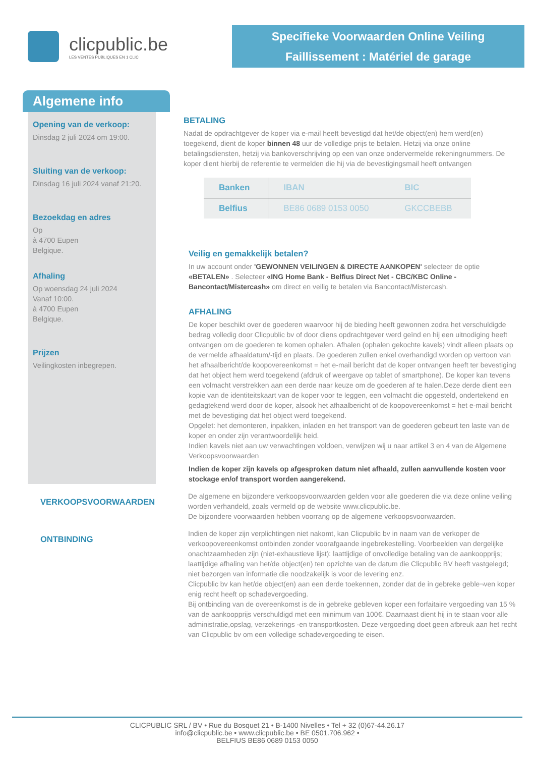clicpublic.be
LES VENTES PUBLIQUES EN 1 CLIC
Specifieke Voorwaarden Online Veiling
Faillissement : Matériel de garage
Algemene info
Opening van de verkoop:
Dinsdag 2 juli 2024 om 19:00.
Sluiting van de verkoop:
Dinsdag 16 juli 2024 vanaf 21:20.
Bezoekdag en adres
Op
à 4700 Eupen
Belgique.
Afhaling
Op woensdag 24 juli 2024
Vanaf 10:00.
à 4700 Eupen
Belgique.
Prijzen
Veilingkosten inbegrepen.
BETALING
Nadat de opdrachtgever de koper via e-mail heeft bevestigd dat het/de object(en) hem werd(en) toegekend, dient de koper binnen 48 uur de volledige prijs te betalen. Hetzij via onze online betalingsdiensten, hetzij via bankoverschrijving op een van onze ondervermelde rekeningnummers. De koper dient hierbij de referentie te vermelden die hij via de bevestigingsmail heeft ontvangen
| Banken | IBAN | BIC |
| --- | --- | --- |
| Belfius | BE86 0689 0153 0050 | GKCCBEBB |
Veilig en gemakkelijk betalen?
In uw account onder 'GEWONNEN VEILINGEN & DIRECTE AANKOPEN' selecteer de optie «BETALEN» . Selecteer «ING Home Bank - Belfius Direct Net - CBC/KBC Online - Bancontact/Mistercash» om direct en veilig te betalen via Bancontact/Mistercash.
AFHALING
De koper beschikt over de goederen waarvoor hij de bieding heeft gewonnen zodra het verschuldigde bedrag volledig door Clicpublic bv of door diens opdrachtgever werd geïnd en hij een uitnodiging heeft ontvangen om de goederen te komen ophalen. Afhalen (ophalen gekochte kavels) vindt alleen plaats op de vermelde afhaaldatum/-tijd en plaats. De goederen zullen enkel overhandigd worden op vertoon van het afhaalbericht/de koopovereenkomst = het e-mail bericht dat de koper ontvangen heeft ter bevestiging dat het object hem werd toegekend (afdruk of weergave op tablet of smartphone). De koper kan tevens een volmacht verstrekken aan een derde naar keuze om de goederen af te halen.Deze derde dient een kopie van de identiteitskaart van de koper voor te leggen, een volmacht die opgesteld, ondertekend en gedagtekend werd door de koper, alsook het afhaalbericht of de koopovereenkomst = het e-mail bericht met de bevestiging dat het object werd toegekend.
Opgelet: het demonteren, inpakken, inladen en het transport van de goederen gebeurt ten laste van de koper en onder zijn verantwoordelijk heid.
Indien kavels niet aan uw verwachtingen voldoen, verwijzen wij u naar artikel 3 en 4 van de Algemene Verkoopsvoorwaarden
Indien de koper zijn kavels op afgesproken datum niet afhaald, zullen aanvullende kosten voor stockage en/of transport worden aangerekend.
VERKOOPSVOORWAARDEN
De algemene en bijzondere verkoopsvoorwaarden gelden voor alle goederen die via deze online veiling worden verhandeld, zoals vermeld op de website www.clicpublic.be.
De bijzondere voorwaarden hebben voorrang op de algemene verkoopsvoorwaarden.
ONTBINDING
Indien de koper zijn verplichtingen niet nakomt, kan Clicpublic bv in naam van de verkoper de verkoopovereenkomst ontbinden zonder voorafgaande ingebrekestelling. Voorbeelden van dergelijke onachtzaamheden zijn (niet-exhaustieve lijst): laattijdige of onvolledige betaling van de aankoopprijs; laattijdige afhaling van het/de object(en) ten opzichte van de datum die Clicpublic BV heeft vastgelegd; niet bezorgen van informatie die noodzakelijk is voor de levering enz.
Clicpublic bv kan het/de object(en) aan een derde toekennen, zonder dat de in gebreke geble¬ven koper enig recht heeft op schadevergoeding.
Bij ontbinding van de overeenkomst is de in gebreke gebleven koper een forfaitaire vergoeding van 15 % van de aankoopprijs verschuldigd met een minimum van 100€. Daarnaast dient hij in te staan voor alle administratie,opslag, verzekerings -en transportkosten. Deze vergoeding doet geen afbreuk aan het recht van Clicpublic bv om een volledige schadevergoeding te eisen.
CLICPUBLIC SRL / BV • Rue du Bosquet 21 • B-1400 Nivelles • Tel + 32 (0)67-44.26.17
info@clicpublic.be • www.clicpublic.be • BE 0501.706.962 •
BELFIUS BE86 0689 0153 0050